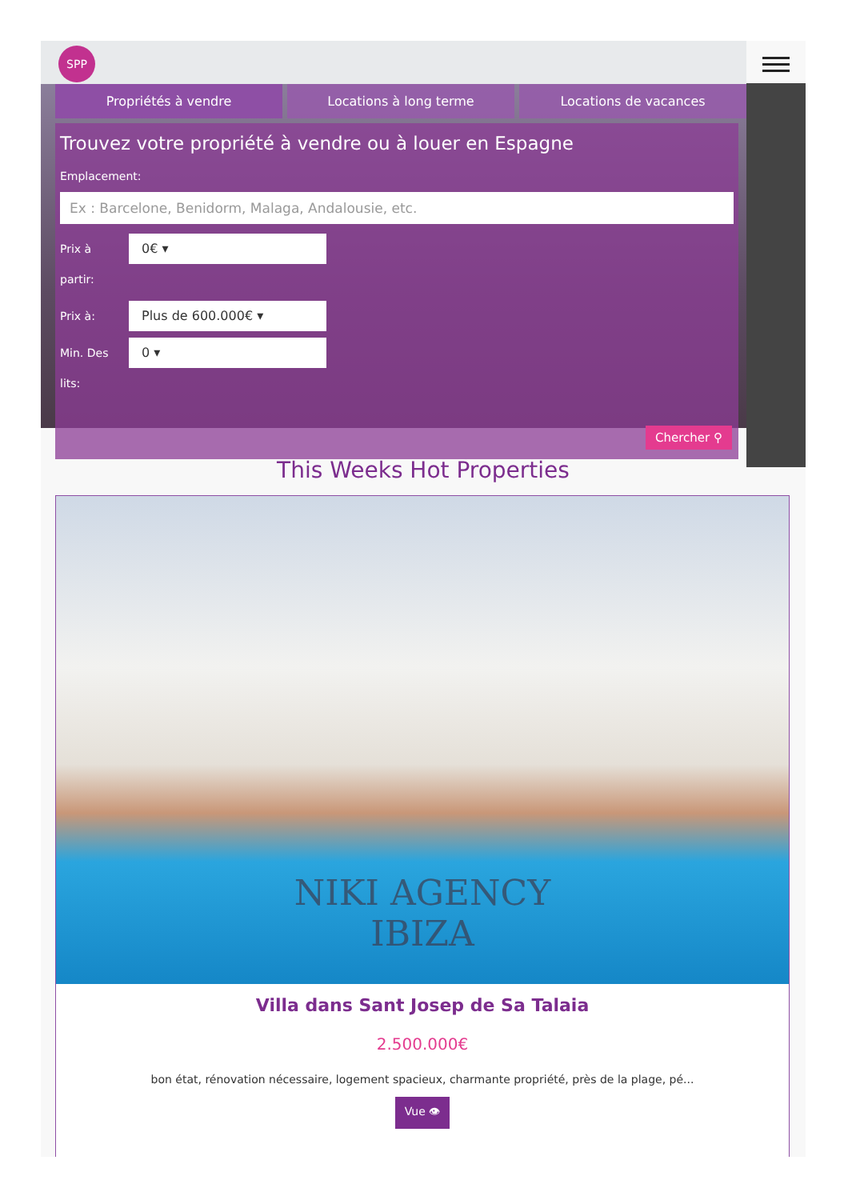SPP
Propriétés à vendre Locations à long terme Locations de vacances
Trouvez votre propriété à vendre ou à louer en Espagne
Emplacement:
Ex : Barcelone, Benidorm, Malaga, Andalousie, etc.
Prix à partir:
0€ ▾
Prix à:
Plus de 600.000€ ▾
Min. Des lits:
0 ▾
Chercher ⚲
This Weeks Hot Properties
NIKI AGENCY
IBIZA
Villa dans Sant Josep de Sa Talaia
2.500.000€
bon état, rénovation nécessaire, logement spacieux, charmante propriété, près de la plage, pé...
Vue 👁